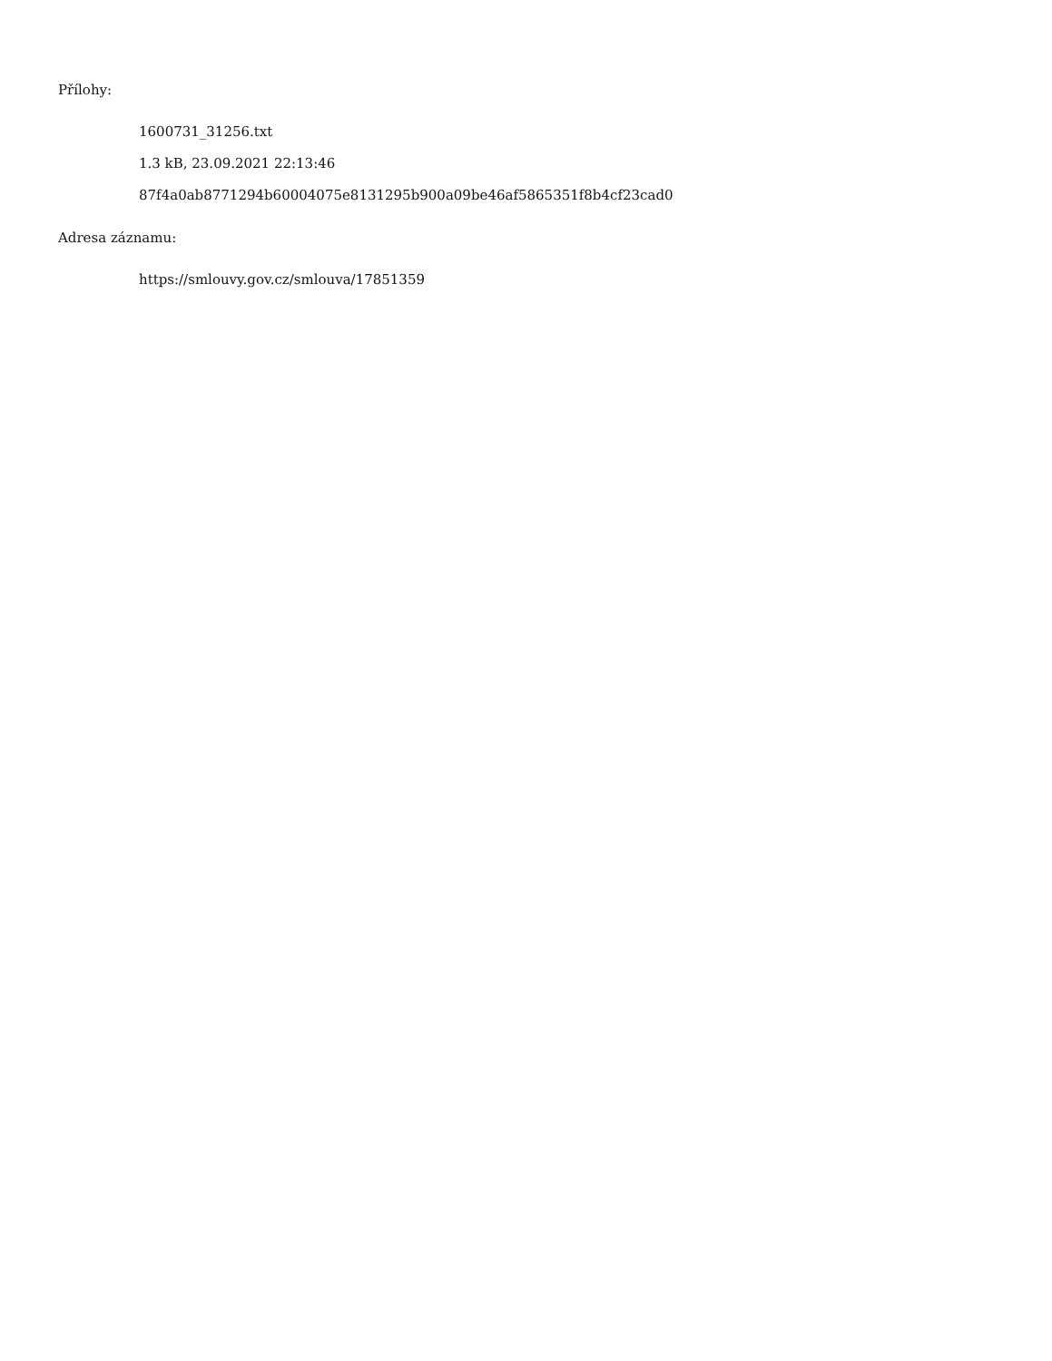Přílohy:
1600731_31256.txt
1.3 kB, 23.09.2021 22:13:46
87f4a0ab8771294b60004075e8131295b900a09be46af5865351f8b4cf23cad0
Adresa záznamu:
https://smlouvy.gov.cz/smlouva/17851359